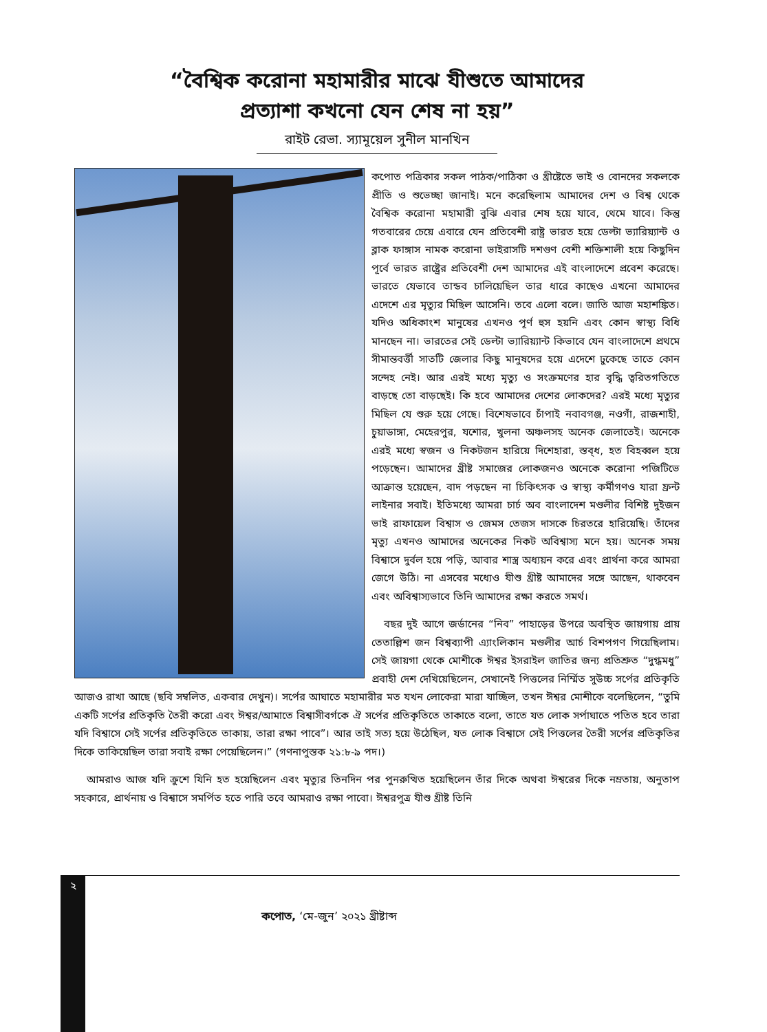“বৈশ্বিক করোনা মহামারীর মাঝে যীশুতে আমাদের
প্রত্যাশা কখনো যেন শেষ না হয়”
রাইট রেভা. স্যামূয়েল সুনীল মানখিন
কপোত পত্রিকার সকল পাঠক/পাঠিকা ও খ্রীষ্টেতে ভাই ও বোনদের সকলকে প্রীতি ও শুভেচ্ছা জানাই। মনে করেছিলাম আমাদের দেশ ও বিশ্ব থেকে বৈশ্বিক করোনা মহামারী বুঝি এবার শেষ হয়ে যাবে, থেমে যাবে। কিন্তু গতবারের চেয়ে এবারে যেন প্রতিবেশী রাষ্ট্র ভারত হয়ে ডেল্টা ভ্যারিয়্যান্ট ও ব্লাক ফাঙ্গাস নামক করোনা ভাইরাসটি দশগুণ বেশী শক্তিশালী হয়ে কিছুদিন পূর্বে ভারত রাষ্ট্রের প্রতিবেশী দেশ আমাদের এই বাংলাদেশে প্রবেশ করেছে। ভারতে যেভাবে তান্ডব চালিয়েছিল তার ধারে কাছেও এখনো আমাদের এদেশে এর মৃত্যুর মিছিল আসেনি। তবে এলো বলে। জাতি আজ মহাশঙ্কিত। যদিও অধিকাংশ মানুষের এখনও পূর্ণ হুস হয়নি এবং কোন স্বাস্থ্য বিধি মানছেন না। ভারতের সেই ডেল্টা ভ্যারিয়্যান্ট কিভাবে যেন বাংলাদেশে প্রথমে সীমান্তবর্ত্তী সাতটি জেলার কিছু মানুষদের হয়ে এদেশে ঢুকেছে তাতে কোন সন্দেহ নেই। আর এরই মধ্যে মৃত্যু ও সংক্রমণের হার বৃদ্ধি ত্বরিতগতিতে বাড়ছে তো বাড়ছেই। কি হবে আমাদের দেশের লোকদের? এরই মধ্যে মৃত্যুর মিছিল যে শুরু হয়ে গেছে। বিশেষভাবে চাঁপাই নবাবগঞ্জ, নওগাঁ, রাজশাহী, চুয়াডাঙ্গা, মেহেরপুর, যশোর, খুলনা অঞ্চলসহ অনেক জেলাতেই। অনেকে এরই মধ্যে স্বজন ও নিকটজন হারিয়ে দিশেহারা, স্তব্ধ, হত বিহব্বল হয়ে পড়েছেন। আমাদের খ্রীষ্ট সমাজের লোকজনও অনেকে করোনা পজিটিভে আক্রান্ত হয়েছেন, বাদ পড়ছেন না চিকিৎসক ও স্বাস্থ্য কর্মীগণও যারা ফ্রন্ট লাইনার সবাই। ইতিমধ্যে আমরা চার্চ অব বাংলাদেশ মণ্ডলীর বিশিষ্ট দুইজন ভাই রাফায়েল বিশ্বাস ও জেমস তেজস দাসকে চিরতরে হারিয়েছি। তাঁদের মৃত্যু এখনও আমাদের অনেকের নিকট অবিশ্বাস্য মনে হয়। অনেক সময় বিশ্বাসে দুর্বল হয়ে পড়ি, আবার শাস্ত্র অধ্যয়ন করে এবং প্রার্থনা করে আমরা জেগে উঠি। না এসবের মধ্যেও যীশু খ্রীষ্ট আমাদের সঙ্গে আছেন, থাকবেন এবং অবিশ্বাস্যভাবে তিনি আমাদের রক্ষা করতে সমর্থ।
বছর দুই আগে জর্ডানের “নিব” পাহাড়ের উপরে অবস্থিত জায়গায় প্রায় তেতাল্লিশ জন বিশ্বব্যাপী এ্যাংলিকান মণ্ডলীর আর্চ বিশপগণ গিয়েছিলাম। সেই জায়গা থেকে মোশীকে ঈশ্বর ইসরাইল জাতির জন্য প্রতিশ্রুত “দুগ্ধমধু” প্রবাহী দেশ দেখিয়েছিলেন, সেখানেই পিত্তলের নির্ম্মিত সুউচ্চ সর্পের প্রতিকৃতি আজও রাখা আছে (ছবি সম্বলিত, একবার দেখুন)। সর্পের আঘাতে মহামারীর মত যখন লোকেরা মারা যাচ্ছিল, তখন ঈশ্বর মোশীকে বলেছিলেন, “তুমি একটি সর্পের প্রতিকৃতি তৈরী করো এবং ঈশ্বর/আমাতে বিশ্বাসীবর্গকে ঐ সর্পের প্রতিকৃতিতে তাকাতে বলো, তাতে যত লোক সর্পাঘাতে পতিত হবে তারা যদি বিশ্বাসে সেই সর্পের প্রতিকৃতিতে তাকায়, তারা রক্ষা পাবে”। আর তাই সত্য হয়ে উঠেছিল, যত লোক বিশ্বাসে সেই পিত্তলের তৈরী সর্পের প্রতিকৃতির দিকে তাকিয়েছিল তারা সবাই রক্ষা পেয়েছিলেন।” (গণনাপুস্তক ২১:৮-৯ পদ।)
আমরাও আজ যদি ক্রুশে যিনি হত হয়েছিলেন এবং মৃত্যুর তিনদিন পর পুনরুত্থিত হয়েছিলেন তাঁর দিকে অথবা ঈশ্বরের দিকে নম্রতায়, অনুতাপ সহকারে, প্রার্থনায় ও বিশ্বাসে সমর্পিত হতে পারি তবে আমরাও রক্ষা পাবো। ঈশ্বরপুত্র যীশু খ্রীষ্ট তিনি
২
কপোত, ‘মে-জুন’ ২০২১ খ্রীষ্টাব্দ